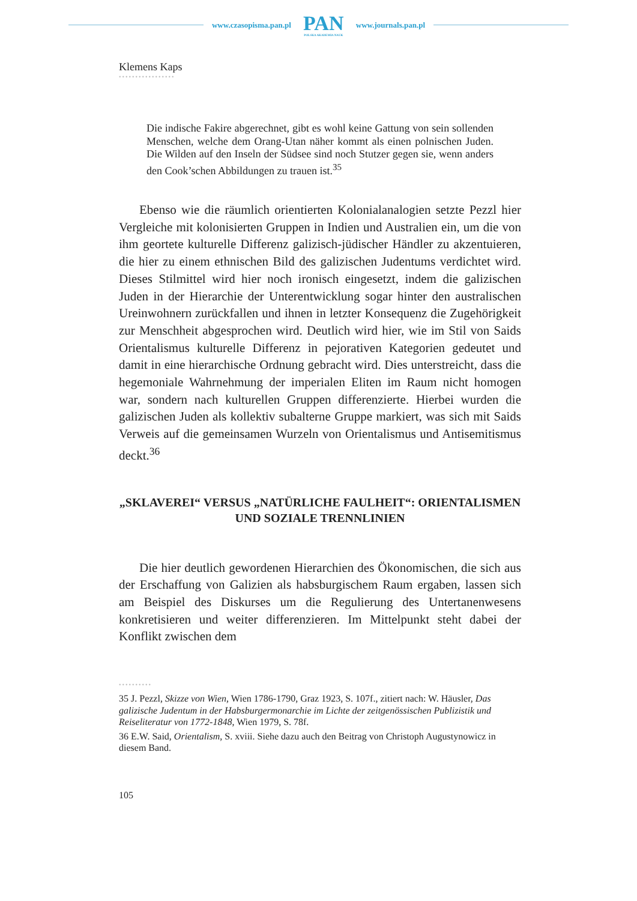www.czasopisma.pan.pl
PAN
POLSKA AKADEMIA NAUK
www.journals.pan.pl
Klemens Kaps
•••••••••••••••••
Die indische Fakire abgerechnet, gibt es wohl keine Gattung von sein sollenden Menschen, welche dem Orang-Utan näher kommt als einen polnischen Juden. Die Wilden auf den Inseln der Südsee sind noch Stutzer gegen sie, wenn anders den Cook’schen Abbildungen zu trauen ist.<sup>35</sup>
Ebenso wie die räumlich orientierten Kolonialanalogien setzte Pezzl hier Vergleiche mit kolonisierten Gruppen in Indien und Australien ein, um die von ihm geortete kulturelle Differenz galizisch-jüdischer Händler zu akzentuieren, die hier zu einem ethnischen Bild des galizischen Judentums verdichtet wird. Dieses Stilmittel wird hier noch ironisch eingesetzt, indem die galizischen Juden in der Hierarchie der Unterentwicklung sogar hinter den australischen Ureinwohnern zurückfallen und ihnen in letzter Konsequenz die Zugehörigkeit zur Menschheit abgesprochen wird. Deutlich wird hier, wie im Stil von Saids Orientalismus kulturelle Differenz in pejorativen Kategorien gedeutet und damit in eine hierarchische Ordnung gebracht wird. Dies unterstreicht, dass die hegemoniale Wahrnehmung der imperialen Eliten im Raum nicht homogen war, sondern nach kulturellen Gruppen differenzierte. Hierbei wurden die galizischen Juden als kollektiv subalterne Gruppe markiert, was sich mit Saids Verweis auf die gemeinsamen Wurzeln von Orientalismus und Antisemitismus deckt.<sup>36</sup>
„SKLAVEREI“ VERSUS „NATÜRLICHE FAULHEIT“: ORIENTALISMEN
UND SOZIALE TRENNLINIEN
Die hier deutlich gewordenen Hierarchien des Ökonomischen, die sich aus der Erschaffung von Galizien als habsburgischem Raum ergaben, lassen sich am Beispiel des Diskurses um die Regulierung des Untertanenwesens konkretisieren und weiter differenzieren. Im Mittelpunkt steht dabei der Konflikt zwischen dem
••••••••••
35 J. Pezzl, Skizze von Wien, Wien 1786-1790, Graz 1923, S. 107f., zitiert nach: W. Häusler, Das galizische Judentum in der Habsburgermonarchie im Lichte der zeitgenössischen Publizistik und Reiseliteratur von 1772-1848, Wien 1979, S. 78f.
36 E.W. Said, Orientalism, S. xviii. Siehe dazu auch den Beitrag von Christoph Augustynowicz in diesem Band.
105